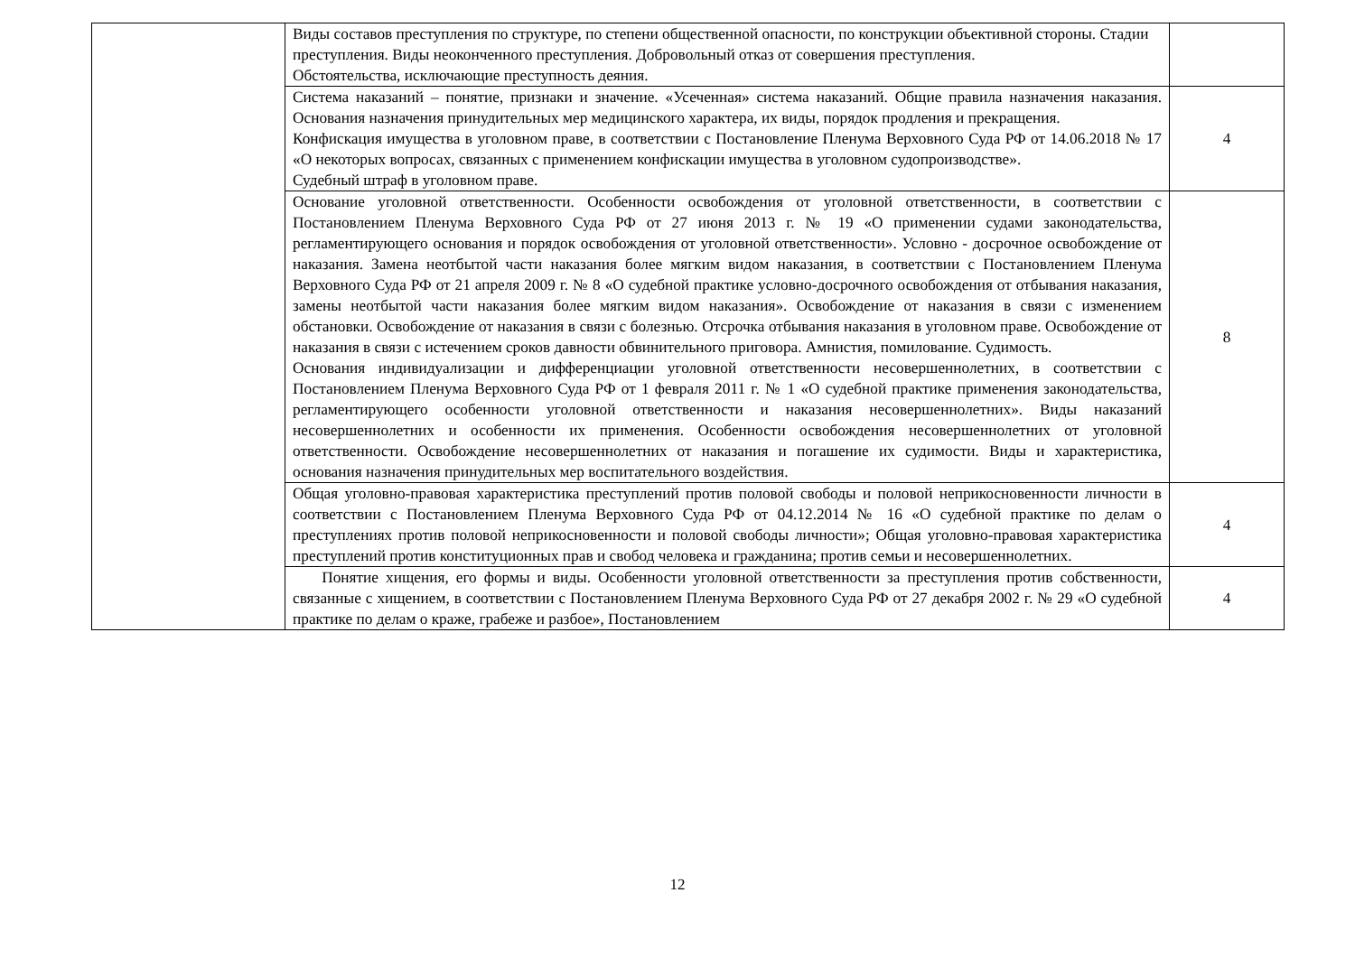| | Виды составов преступления по структуре, по степени общественной опасности, по конструкции объективной стороны. Стадии преступления. Виды неоконченного преступления. Добровольный отказ от совершения преступления. Обстоятельства, исключающие преступность деяния. | |
| | Система наказаний – понятие, признаки и значение. «Усеченная» система наказаний. Общие правила назначения наказания. Основания назначения принудительных мер медицинского характера, их виды, порядок продления и прекращения. Конфискация имущества в уголовном праве, в соответствии с Постановление Пленума Верховного Суда РФ от 14.06.2018 № 17 «О некоторых вопросах, связанных с применением конфискации имущества в уголовном судопроизводстве». Судебный штраф в уголовном праве. | 4 |
| | Основание уголовной ответственности. Особенности освобождения от уголовной ответственности, в соответствии с Постановлением Пленума Верховного Суда РФ от 27 июня 2013 г. № 19 «О применении судами законодательства, регламентирующего основания и порядок освобождения от уголовной ответственности». Условно - досрочное освобождение от наказания. Замена неотбытой части наказания более мягким видом наказания, в соответствии с Постановлением Пленума Верховного Суда РФ от 21 апреля 2009 г. № 8 «О судебной практике условно-досрочного освобождения от отбывания наказания, замены неотбытой части наказания более мягким видом наказания». Освобождение от наказания в связи с изменением обстановки. Освобождение от наказания в связи с болезнью. Отсрочка отбывания наказания в уголовном праве. Освобождение от наказания в связи с истечением сроков давности обвинительного приговора. Амнистия, помилование. Судимость. Основания индивидуализации и дифференциации уголовной ответственности несовершеннолетних, в соответствии с Постановлением Пленума Верховного Суда РФ от 1 февраля 2011 г. № 1 «О судебной практике применения законодательства, регламентирующего особенности уголовной ответственности и наказания несовершеннолетних». Виды наказаний несовершеннолетних и особенности их применения. Особенности освобождения несовершеннолетних от уголовной ответственности. Освобождение несовершеннолетних от наказания и погашение их судимости. Виды и характеристика, основания назначения принудительных мер воспитательного воздействия. | 8 |
| | Общая уголовно-правовая характеристика преступлений против половой свободы и половой неприкосновенности личности в соответствии с Постановлением Пленума Верховного Суда РФ от 04.12.2014 № 16 «О судебной практике по делам о преступлениях против половой неприкосновенности и половой свободы личности»; Общая уголовно-правовая характеристика преступлений против конституционных прав и свобод человека и гражданина; против семьи и несовершеннолетних. | 4 |
| | Понятие хищения, его формы и виды. Особенности уголовной ответственности за преступления против собственности, связанные с хищением, в соответствии с Постановлением Пленума Верховного Суда РФ от 27 декабря 2002 г. № 29 «О судебной практике по делам о краже, грабеже и разбое», Постановлением | 4 |
12